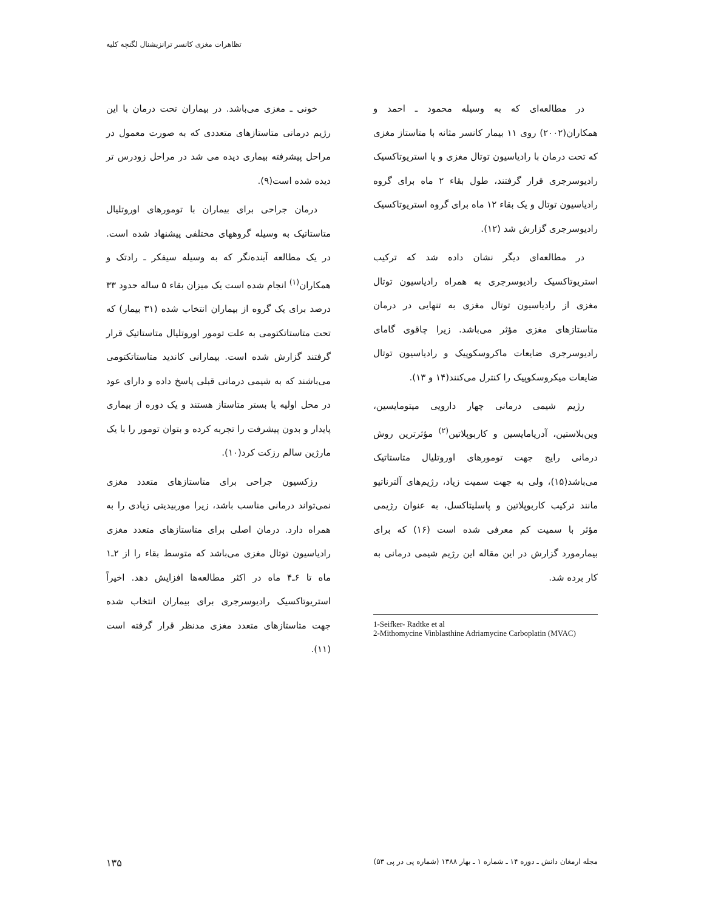تظاهرات مغزی کانسر ترانزیشنال لگنچه کلیه
خونی ـ مغزی می‌باشد. در بیماران تحت درمان با این رژیم درمانی متاستازهای متعددی که به صورت معمول در مراحل پیشرفته بیماری دیده می شد در مراحل زودرس تر دیده شده است(۹).
درمان جراحی برای بیماران با تومورهای اوروتلیال متاستاتیک به وسیله گروههای مختلفی پیشنهاد شده است. در یک مطالعه آینده‌نگر که به وسیله سیفکر ـ رادتک و همکاران<sup>(۱)</sup> انجام شده است یک میزان بقاء ۵ ساله حدود ۳۳ درصد برای یک گروه از بیماران انتخاب شده (۳۱ بیمار) که تحت متاستاتکتومی به علت تومور اوروتلیال متاستاتیک قرار گرفتند گزارش شده است. بیمارانی کاندید متاستاتکتومی می‌باشند که به شیمی درمانی قبلی پاسخ داده و دارای عود در محل اولیه یا بستر متاستاز هستند و یک دوره از بیماری پایدار و بدون پیشرفت را تجربه کرده و بتوان تومور را با یک مارژین سالم رزکت کرد(۱۰).
رزکسیون جراحی برای متاستازهای متعدد مغزی نمی‌تواند درمانی مناسب باشد، زیرا موربیدیتی زیادی را به همراه دارد. درمان اصلی برای متاستازهای متعدد مغزی رادیاسیون توتال مغزی می‌باشد که متوسط بقاء را از ۲ـ۱ ماه تا ۶ـ۴ ماه در اکثر مطالعه‌ها افزایش دهد. اخیراً استریوتاکسیک رادیوسرجری برای بیماران انتخاب شده جهت متاستازهای متعدد مغزی مدنظر قرار گرفته است (۱۱).
در مطالعه‌ای که به وسیله محمود ـ احمد و همکاران(۲۰۰۲) روی ۱۱ بیمار کانسر مثانه با متاستاز مغزی که تحت درمان با رادیاسیون توتال مغزی و یا استریوتاکسیک رادیوسرجری قرار گرفتند، طول بقاء ۲ ماه برای گروه رادیاسیون توتال و یک بقاء ۱۲ ماه برای گروه استریوتاکسیک رادیوسرجری گزارش شد (۱۲).
در مطالعه‌ای دیگر نشان داده شد که ترکیب استریوتاکسیک رادیوسرجری به همراه رادیاسیون توتال مغزی از رادیاسیون توتال مغزی به تنهایی در درمان متاستازهای مغزی مؤثر می‌باشد. زیرا چاقوی گامای رادیوسرجری ضایعات ماکروسکوپیک و رادیاسیون توتال ضایعات میکروسکوپیک را کنترل می‌کنند(۱۴ و ۱۳).
رژیم شیمی درمانی چهار دارویی میتومایسین، وین‌بلاستین، آدریامایسین و کاربوپلاتین<sup>(۲)</sup> مؤثرترین روش درمانی رایج جهت تومورهای اوروتلیال متاستاتیک می‌باشد(۱۵)، ولی به جهت سمیت زیاد، رژیم‌های آلترناتیو مانند ترکیب کاربوپلاتین و پاسلیتاکسل، به عنوان رژیمی مؤثر با سمیت کم معرفی شده است (۱۶) که برای بیمارمورد گزارش در این مقاله این رژیم شیمی درمانی به کار برده شد.
1-Seifker- Radtke et al
2-Mithomycine Vinblasthine Adriamycine Carboplatin (MVAC)
مجله ارمغان دانش ـ دوره ۱۴ ـ شماره ۱ ـ بهار ۱۳۸۸ (شماره پی در پی ۵۳) ۱۳۵